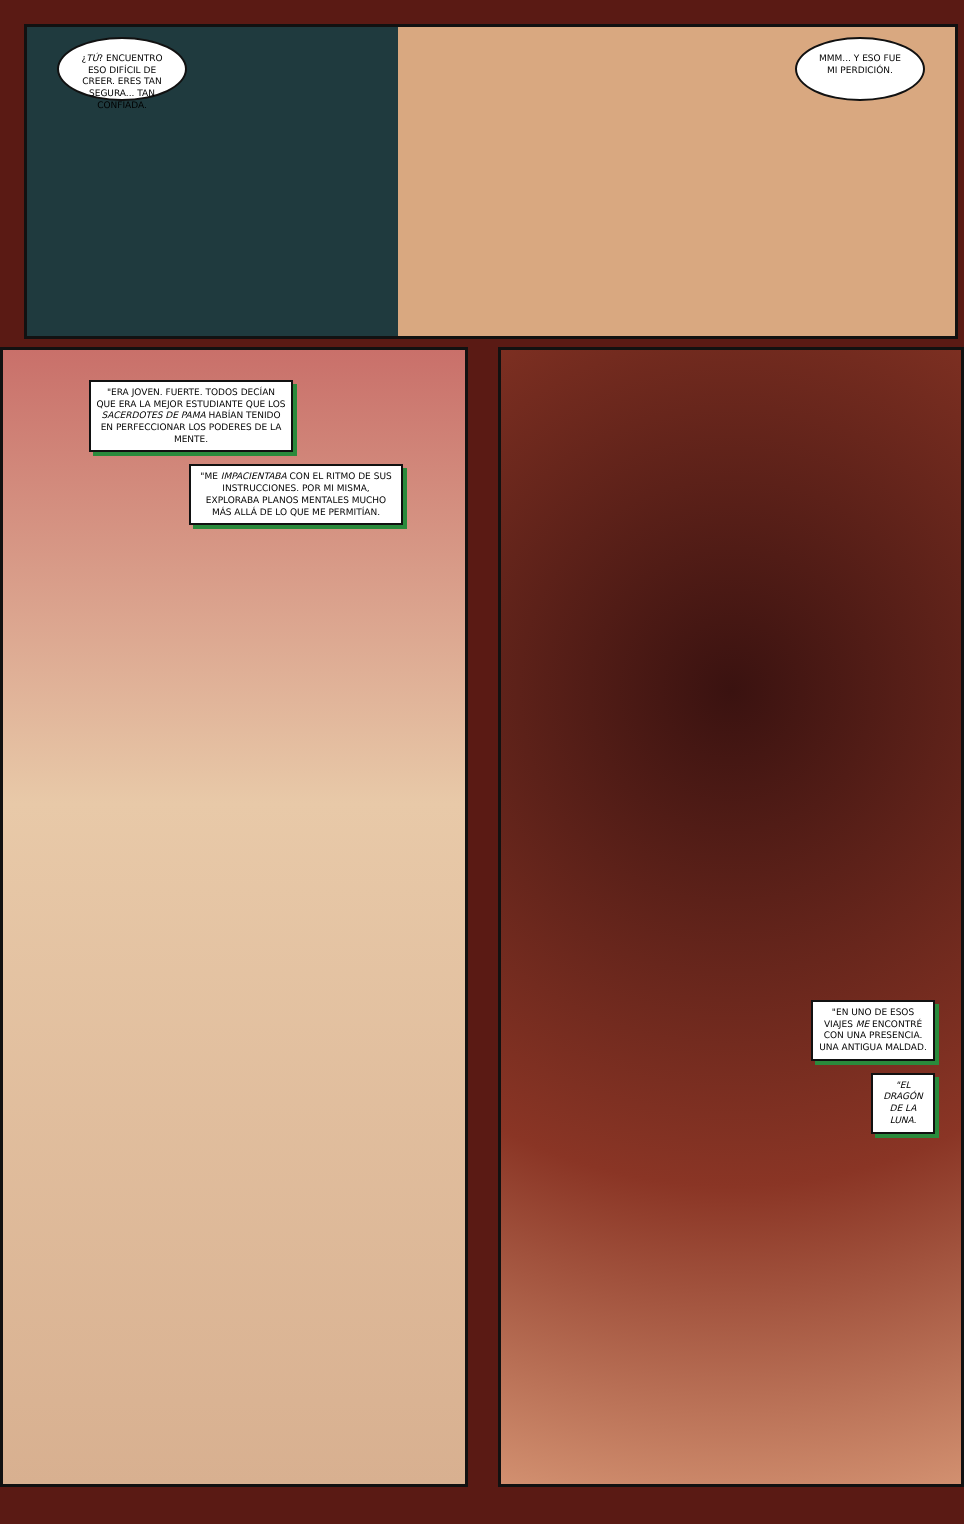¿TÚ? ENCUENTRO ESO DIFÍCIL DE CREER. ERES TAN SEGURA... TAN CONFIADA.
MMM... Y ESO FUE MI PERDICIÓN.
"ERA JOVEN. FUERTE. TODOS DECÍAN QUE ERA LA MEJOR ESTUDIANTE QUE LOS SACERDOTES DE PAMA HABÍAN TENIDO EN PERFECCIONAR LOS PODERES DE LA MENTE.
"ME IMPACIENTABA CON EL RITMO DE SUS INSTRUCCIONES. POR MI MISMA, EXPLORABA PLANOS MENTALES MUCHO MÁS ALLÁ DE LO QUE ME PERMITÍAN.
"EN UNO DE ESOS VIAJES ME ENCONTRÉ CON UNA PRESENCIA. UNA ANTIGUA MALDAD.
"EL DRAGÓN DE LA LUNA.